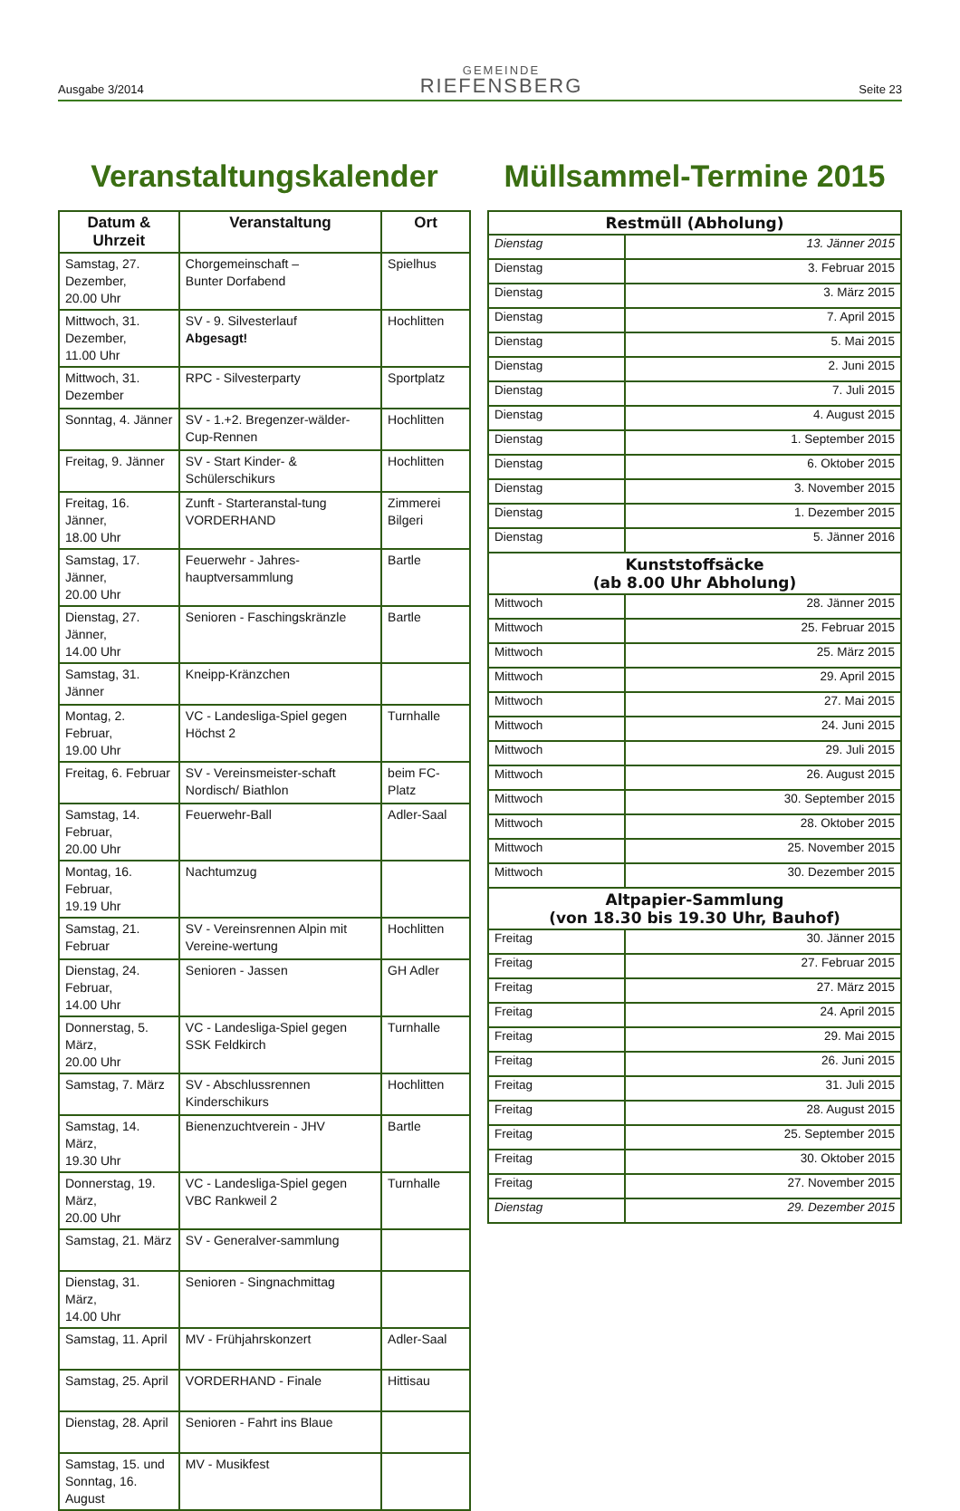Ausgabe 3/2014
GEMEINDE
RIEFENSBERG
Seite 23
Veranstaltungskalender
| Datum & Uhrzeit | Veranstaltung | Ort |
| --- | --- | --- |
| Samstag, 27. Dezember, 20.00 Uhr | Chorgemeinschaft – Bunter Dorfabend | Spielhus |
| Mittwoch, 31. Dezember, 11.00 Uhr | SV - 9. Silvesterlauf Abgesagt! | Hochlitten |
| Mittwoch, 31. Dezember | RPC - Silvesterparty | Sportplatz |
| Sonntag, 4. Jänner | SV - 1.+2. Bregenzer-wälder-Cup-Rennen | Hochlitten |
| Freitag, 9. Jänner | SV - Start Kinder- & Schülerschikurs | Hochlitten |
| Freitag, 16. Jänner, 18.00 Uhr | Zunft - Starteranstal-tung VORDERHAND | Zimmerei Bilgeri |
| Samstag, 17. Jänner, 20.00 Uhr | Feuerwehr - Jahres-hauptversammlung | Bartle |
| Dienstag, 27. Jänner, 14.00 Uhr | Senioren - Faschingskränzle | Bartle |
| Samstag, 31. Jänner | Kneipp-Kränzchen | |
| Montag, 2. Februar, 19.00 Uhr | VC - Landesliga-Spiel gegen Höchst 2 | Turnhalle |
| Freitag, 6. Februar | SV - Vereinsmeister-schaft Nordisch/ Biathlon | beim FC-Platz |
| Samstag, 14. Februar, 20.00 Uhr | Feuerwehr-Ball | Adler-Saal |
| Montag, 16. Februar, 19.19 Uhr | Nachtumzug | |
| Samstag, 21. Februar | SV - Vereinsrennen Alpin mit Vereine-wertung | Hochlitten |
| Dienstag, 24. Februar, 14.00 Uhr | Senioren - Jassen | GH Adler |
| Donnerstag, 5. März, 20.00 Uhr | VC - Landesliga-Spiel gegen SSK Feldkirch | Turnhalle |
| Samstag, 7. März | SV - Abschlussrennen Kinderschikurs | Hochlitten |
| Samstag, 14. März, 19.30 Uhr | Bienenzuchtverein - JHV | Bartle |
| Donnerstag, 19. März, 20.00 Uhr | VC - Landesliga-Spiel gegen VBC Rankweil 2 | Turnhalle |
| Samstag, 21. März | SV - Generalver-sammlung | |
| Dienstag, 31. März, 14.00 Uhr | Senioren - Singnachmittag | |
| Samstag, 11. April | MV - Frühjahrskonzert | Adler-Saal |
| Samstag, 25. April | VORDERHAND - Finale | Hittisau |
| Dienstag, 28. April | Senioren - Fahrt ins Blaue | |
| Samstag, 15. und Sonntag, 16. August | MV - Musikfest | |
Müllsammel-Termine 2015
| Restmüll (Abholung) | |
| --- | --- |
| Dienstag | 13. Jänner 2015 |
| Dienstag | 3. Februar 2015 |
| Dienstag | 3. März 2015 |
| Dienstag | 7. April 2015 |
| Dienstag | 5. Mai 2015 |
| Dienstag | 2. Juni 2015 |
| Dienstag | 7. Juli 2015 |
| Dienstag | 4. August 2015 |
| Dienstag | 1. September 2015 |
| Dienstag | 6. Oktober 2015 |
| Dienstag | 3. November 2015 |
| Dienstag | 1. Dezember 2015 |
| Dienstag | 5. Jänner 2016 |
| Kunststoffsäcke (ab 8.00 Uhr Abholung) | |
| Mittwoch | 28. Jänner 2015 |
| Mittwoch | 25. Februar 2015 |
| Mittwoch | 25. März 2015 |
| Mittwoch | 29. April 2015 |
| Mittwoch | 27. Mai 2015 |
| Mittwoch | 24. Juni 2015 |
| Mittwoch | 29. Juli 2015 |
| Mittwoch | 26. August 2015 |
| Mittwoch | 30. September 2015 |
| Mittwoch | 28. Oktober 2015 |
| Mittwoch | 25. November 2015 |
| Mittwoch | 30. Dezember 2015 |
| Altpapier-Sammlung (von 18.30 bis 19.30 Uhr, Bauhof) | |
| Freitag | 30. Jänner 2015 |
| Freitag | 27. Februar 2015 |
| Freitag | 27. März 2015 |
| Freitag | 24. April 2015 |
| Freitag | 29. Mai 2015 |
| Freitag | 26. Juni 2015 |
| Freitag | 31. Juli 2015 |
| Freitag | 28. August 2015 |
| Freitag | 25. September 2015 |
| Freitag | 30. Oktober 2015 |
| Freitag | 27. November 2015 |
| Dienstag | 29. Dezember 2015 |